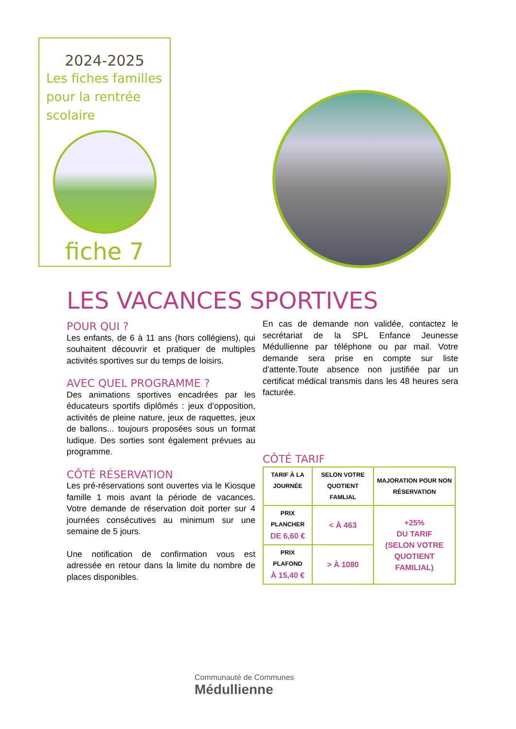2024-2025
Les fiches familles pour la rentrée scolaire
fiche 7
LES VACANCES SPORTIVES
POUR QUI ?
Les enfants, de 6 à 11 ans (hors collégiens), qui souhaitent découvrir et pratiquer de multiples activités sportives sur du temps de loisirs.
AVEC QUEL PROGRAMME ?
Des animations sportives encadrées par les éducateurs sportifs diplômés : jeux d’opposition, activités de pleine nature, jeux de raquettes, jeux de ballons... toujours proposées sous un format ludique. Des sorties sont également prévues au programme.
CÔTÉ RÉSERVATION
Les pré-réservations sont ouvertes via le Kiosque famille 1 mois avant la période de vacances. Votre demande de réservation doit porter sur 4 journées consécutives au minimum sur une semaine de 5 jours.
Une notification de confirmation vous est adressée en retour dans la limite du nombre de places disponibles.
En cas de demande non validée, contactez le secrétariat de la SPL Enfance Jeunesse Médullienne par téléphone ou par mail. Votre demande sera prise en compte sur liste d’attente.Toute absence non justifiée par un certificat médical transmis dans les 48 heures sera facturée.
CÔTÉ TARIF
| TARIF À LA JOURNÉE | SELON VOTRE QUOTIENT FAMLIAL | MAJORATION POUR NON RÉSERVATION |
| --- | --- | --- |
| PRIX PLANCHER DE 6,60 € | < À 463 | +25% DU TARIF (SELON VOTRE QUOTIENT FAMILIAL) |
| PRIX PLAFOND À 15,40 € | > À 1080 | |
Communauté de Communes
Médullienne